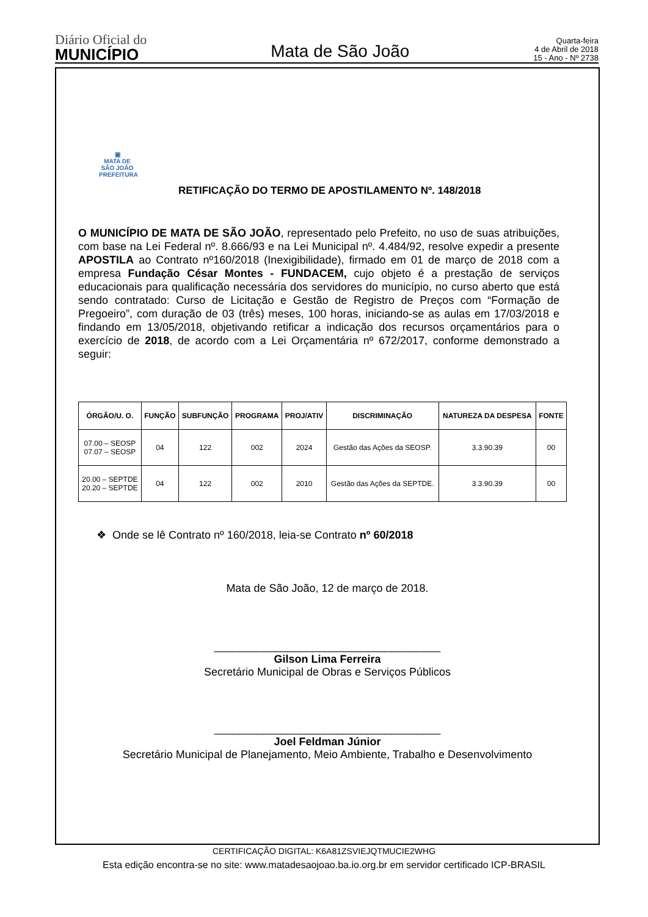Diário Oficial do
MUNICÍPIO
Mata de São João
Quarta-feira
4 de Abril de 2018
15 - Ano - Nº 2738
▣
MATA DE SÃO JOÃO
PREFEITURA
RETIFICAÇÃO DO TERMO DE APOSTILAMENTO Nº. 148/2018
O MUNICÍPIO DE MATA DE SÃO JOÃO, representado pelo Prefeito, no uso de suas atribuições, com base na Lei Federal nº. 8.666/93 e na Lei Municipal nº. 4.484/92, resolve expedir a presente APOSTILA ao Contrato nº160/2018 (Inexigibilidade), firmado em 01 de março de 2018 com a empresa Fundação César Montes - FUNDACEM, cujo objeto é a prestação de serviços educacionais para qualificação necessária dos servidores do município, no curso aberto que está sendo contratado: Curso de Licitação e Gestão de Registro de Preços com “Formação de Pregoeiro”, com duração de 03 (três) meses, 100 horas, iniciando-se as aulas em 17/03/2018 e findando em 13/05/2018, objetivando retificar a indicação dos recursos orçamentários para o exercício de 2018, de acordo com a Lei Orçamentária nº 672/2017, conforme demonstrado a seguir:
| ÓRGÃO/U. O. | FUNÇÃO | SUBFUNÇÃO | PROGRAMA | PROJ/ATIV | DISCRIMINAÇÃO | NATUREZA DA DESPESA | FONTE |
| --- | --- | --- | --- | --- | --- | --- | --- |
| 07.00 – SEOSP 07.07 – SEOSP | 04 | 122 | 002 | 2024 | Gestão das Ações da SEOSP. | 3.3.90.39 | 00 |
| 20.00 – SEPTDE 20.20 – SEPTDE | 04 | 122 | 002 | 2010 | Gestão das Ações da SEPTDE. | 3.3.90.39 | 00 |
❖ Onde se lê Contrato nº 160/2018, leia-se Contrato nº 60/2018
Mata de São João, 12 de março de 2018.
_____________________________________
Gilson Lima Ferreira
Secretário Municipal de Obras e Serviços Públicos
_____________________________________
Joel Feldman Júnior
Secretário Municipal de Planejamento, Meio Ambiente, Trabalho e Desenvolvimento
CERTIFICAÇÃO DIGITAL: K6A81ZSVIEJQTMUCIE2WHG
Esta edição encontra-se no site: www.matadesaojoao.ba.io.org.br em servidor certificado ICP-BRASIL